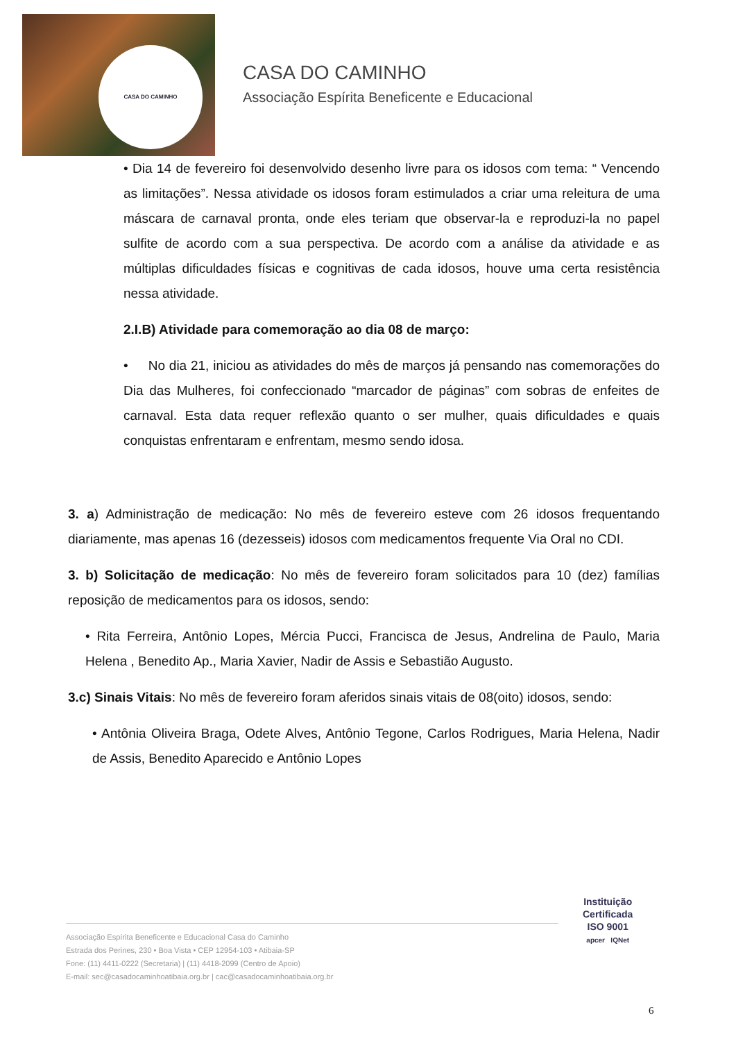CASA DO CAMINHO
CASA DO CAMINHO
Associação Espírita Beneficente e Educacional
• Dia 14 de fevereiro foi desenvolvido desenho livre para os idosos com tema: “ Vencendo as limitações”. Nessa atividade os idosos foram estimulados a criar uma releitura de uma máscara de carnaval pronta, onde eles teriam que observar-la e reproduzi-la no papel sulfite de acordo com a sua perspectiva. De acordo com a análise da atividade e as múltiplas dificuldades físicas e cognitivas de cada idosos, houve uma certa resistência nessa atividade.
2.I.B) Atividade para comemoração ao dia 08 de março:
• No dia 21, iniciou as atividades do mês de marços já pensando nas comemorações do Dia das Mulheres, foi confeccionado “marcador de páginas” com sobras de enfeites de carnaval. Esta data requer reflexão quanto o ser mulher, quais dificuldades e quais conquistas enfrentaram e enfrentam, mesmo sendo idosa.
3. a) Administração de medicação: No mês de fevereiro esteve com 26 idosos frequentando diariamente, mas apenas 16 (dezesseis) idosos com medicamentos frequente Via Oral no CDI.
3. b) Solicitação de medicação: No mês de fevereiro foram solicitados para 10 (dez) famílias reposição de medicamentos para os idosos, sendo:
• Rita Ferreira, Antônio Lopes, Mércia Pucci, Francisca de Jesus, Andrelina de Paulo, Maria Helena , Benedito Ap., Maria Xavier, Nadir de Assis e Sebastião Augusto.
3.c) Sinais Vitais: No mês de fevereiro foram aferidos sinais vitais de 08(oito) idosos, sendo:
• Antônia Oliveira Braga, Odete Alves, Antônio Tegone, Carlos Rodrigues, Maria Helena, Nadir de Assis, Benedito Aparecido e Antônio Lopes
Associação Espírita Beneficente e Educacional Casa do Caminho
Estrada dos Perines, 230 • Boa Vista • CEP 12954-103 • Atibaia-SP
Fone: (11) 4411-0222 (Secretaria) | (11) 4418-2099 (Centro de Apoio)
E-mail: sec@casadocaminhoatibaia.org.br | cac@casadocaminhoatibaia.org.br
Instituição
Certificada
ISO 9001
apcer IQNet
6